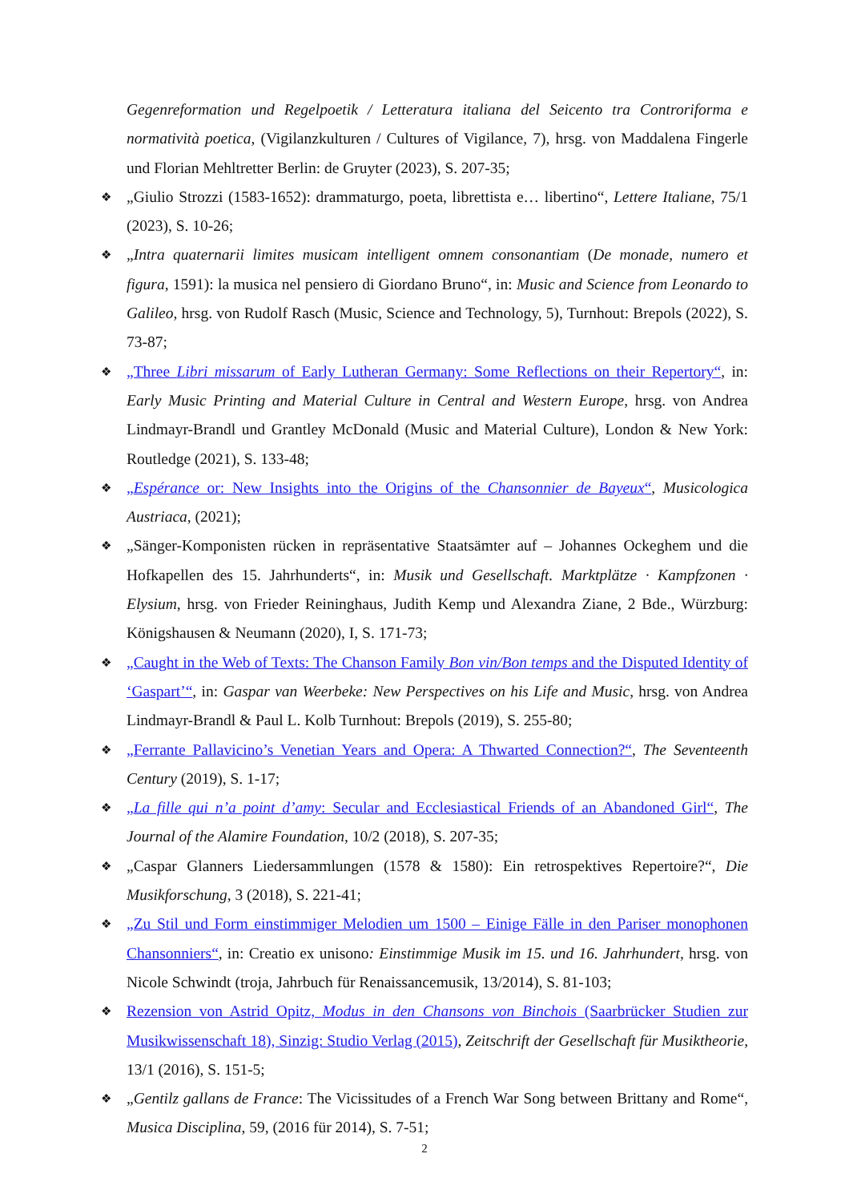Gegenreformation und Regelpoetik / Letteratura italiana del Seicento tra Controriforma e normatività poetica, (Vigilanzkulturen / Cultures of Vigilance, 7), hrsg. von Maddalena Fingerle und Florian Mehltretter Berlin: de Gruyter (2023), S. 207-35;
❖ „Giulio Strozzi (1583-1652): drammaturgo, poeta, librettista e… libertino“, Lettere Italiane, 75/1 (2023), S. 10-26;
❖ „Intra quaternarii limites musicam intelligent omnem consonantiam (De monade, numero et figura, 1591): la musica nel pensiero di Giordano Bruno“, in: Music and Science from Leonardo to Galileo, hrsg. von Rudolf Rasch (Music, Science and Technology, 5), Turnhout: Brepols (2022), S. 73-87;
❖ „Three Libri missarum of Early Lutheran Germany: Some Reflections on their Repertory“, in: Early Music Printing and Material Culture in Central and Western Europe, hrsg. von Andrea Lindmayr-Brandl und Grantley McDonald (Music and Material Culture), London & New York: Routledge (2021), S. 133-48;
❖ „Espérance or: New Insights into the Origins of the Chansonnier de Bayeux“, Musicologica Austriaca, (2021);
❖ „Sänger-Komponisten rücken in repräsentative Staatsämter auf – Johannes Ockeghem und die Hofkapellen des 15. Jahrhunderts“, in: Musik und Gesellschaft. Marktplätze · Kampfzonen · Elysium, hrsg. von Frieder Reininghaus, Judith Kemp und Alexandra Ziane, 2 Bde., Würzburg: Königshausen & Neumann (2020), I, S. 171-73;
❖ „Caught in the Web of Texts: The Chanson Family Bon vin/Bon temps and the Disputed Identity of ‘Gaspart’“, in: Gaspar van Weerbeke: New Perspectives on his Life and Music, hrsg. von Andrea Lindmayr-Brandl & Paul L. Kolb Turnhout: Brepols (2019), S. 255-80;
❖ „Ferrante Pallavicino’s Venetian Years and Opera: A Thwarted Connection?“, The Seventeenth Century (2019), S. 1-17;
❖ „La fille qui n’a point d’amy: Secular and Ecclesiastical Friends of an Abandoned Girl“, The Journal of the Alamire Foundation, 10/2 (2018), S. 207-35;
❖ „Caspar Glanners Liedersammlungen (1578 & 1580): Ein retrospektives Repertoire?“, Die Musikforschung, 3 (2018), S. 221-41;
❖ „Zu Stil und Form einstimmiger Melodien um 1500 – Einige Fälle in den Pariser monophonen Chansonniers“, in: Creatio ex unisono: Einstimmige Musik im 15. und 16. Jahrhundert, hrsg. von Nicole Schwindt (troja, Jahrbuch für Renaissancemusik, 13/2014), S. 81-103;
❖ Rezension von Astrid Opitz, Modus in den Chansons von Binchois (Saarbrücker Studien zur Musikwissenschaft 18), Sinzig: Studio Verlag (2015), Zeitschrift der Gesellschaft für Musiktheorie, 13/1 (2016), S. 151-5;
❖ „Gentilz gallans de France: The Vicissitudes of a French War Song between Brittany and Rome“, Musica Disciplina, 59, (2016 für 2014), S. 7-51;
2